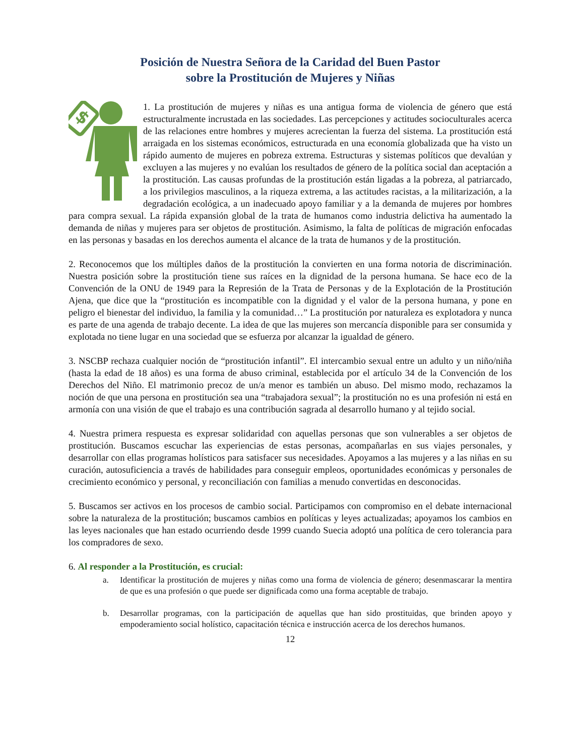Posición de Nuestra Señora de la Caridad del Buen Pastor
sobre la Prostitución de Mujeres y Niñas
$
1. La prostitución de mujeres y niñas es una antigua forma de violencia de género que está estructuralmente incrustada en las sociedades. Las percepciones y actitudes socioculturales acerca de las relaciones entre hombres y mujeres acrecientan la fuerza del sistema. La prostitución está arraigada en los sistemas económicos, estructurada en una economía globalizada que ha visto un rápido aumento de mujeres en pobreza extrema. Estructuras y sistemas políticos que devalúan y excluyen a las mujeres y no evalúan los resultados de género de la política social dan aceptación a la prostitución. Las causas profundas de la prostitución están ligadas a la pobreza, al patriarcado, a los privilegios masculinos, a la riqueza extrema, a las actitudes racistas, a la militarización, a la degradación ecológica, a un inadecuado apoyo familiar y a la demanda de mujeres por hombres para compra sexual. La rápida expansión global de la trata de humanos como industria delictiva ha aumentado la demanda de niñas y mujeres para ser objetos de prostitución. Asimismo, la falta de políticas de migración enfocadas en las personas y basadas en los derechos aumenta el alcance de la trata de humanos y de la prostitución.
2. Reconocemos que los múltiples daños de la prostitución la convierten en una forma notoria de discriminación. Nuestra posición sobre la prostitución tiene sus raíces en la dignidad de la persona humana. Se hace eco de la Convención de la ONU de 1949 para la Represión de la Trata de Personas y de la Explotación de la Prostitución Ajena, que dice que la “prostitución es incompatible con la dignidad y el valor de la persona humana, y pone en peligro el bienestar del individuo, la familia y la comunidad…” La prostitución por naturaleza es explotadora y nunca es parte de una agenda de trabajo decente. La idea de que las mujeres son mercancía disponible para ser consumida y explotada no tiene lugar en una sociedad que se esfuerza por alcanzar la igualdad de género.
3. NSCBP rechaza cualquier noción de “prostitución infantil”. El intercambio sexual entre un adulto y un niño/niña (hasta la edad de 18 años) es una forma de abuso criminal, establecida por el artículo 34 de la Convención de los Derechos del Niño. El matrimonio precoz de un/a menor es también un abuso. Del mismo modo, rechazamos la noción de que una persona en prostitución sea una “trabajadora sexual”; la prostitución no es una profesión ni está en armonía con una visión de que el trabajo es una contribución sagrada al desarrollo humano y al tejido social.
4. Nuestra primera respuesta es expresar solidaridad con aquellas personas que son vulnerables a ser objetos de prostitución. Buscamos escuchar las experiencias de estas personas, acompañarlas en sus viajes personales, y desarrollar con ellas programas holísticos para satisfacer sus necesidades. Apoyamos a las mujeres y a las niñas en su curación, autosuficiencia a través de habilidades para conseguir empleos, oportunidades económicas y personales de crecimiento económico y personal, y reconciliación con familias a menudo convertidas en desconocidas.
5. Buscamos ser activos en los procesos de cambio social. Participamos con compromiso en el debate internacional sobre la naturaleza de la prostitución; buscamos cambios en políticas y leyes actualizadas; apoyamos los cambios en las leyes nacionales que han estado ocurriendo desde 1999 cuando Suecia adoptó una política de cero tolerancia para los compradores de sexo.
6. Al responder a la Prostitución, es crucial:
a. Identificar la prostitución de mujeres y niñas como una forma de violencia de género; desenmascarar la mentira de que es una profesión o que puede ser dignificada como una forma aceptable de trabajo.
b. Desarrollar programas, con la participación de aquellas que han sido prostituidas, que brinden apoyo y empoderamiento social holístico, capacitación técnica e instrucción acerca de los derechos humanos.
12